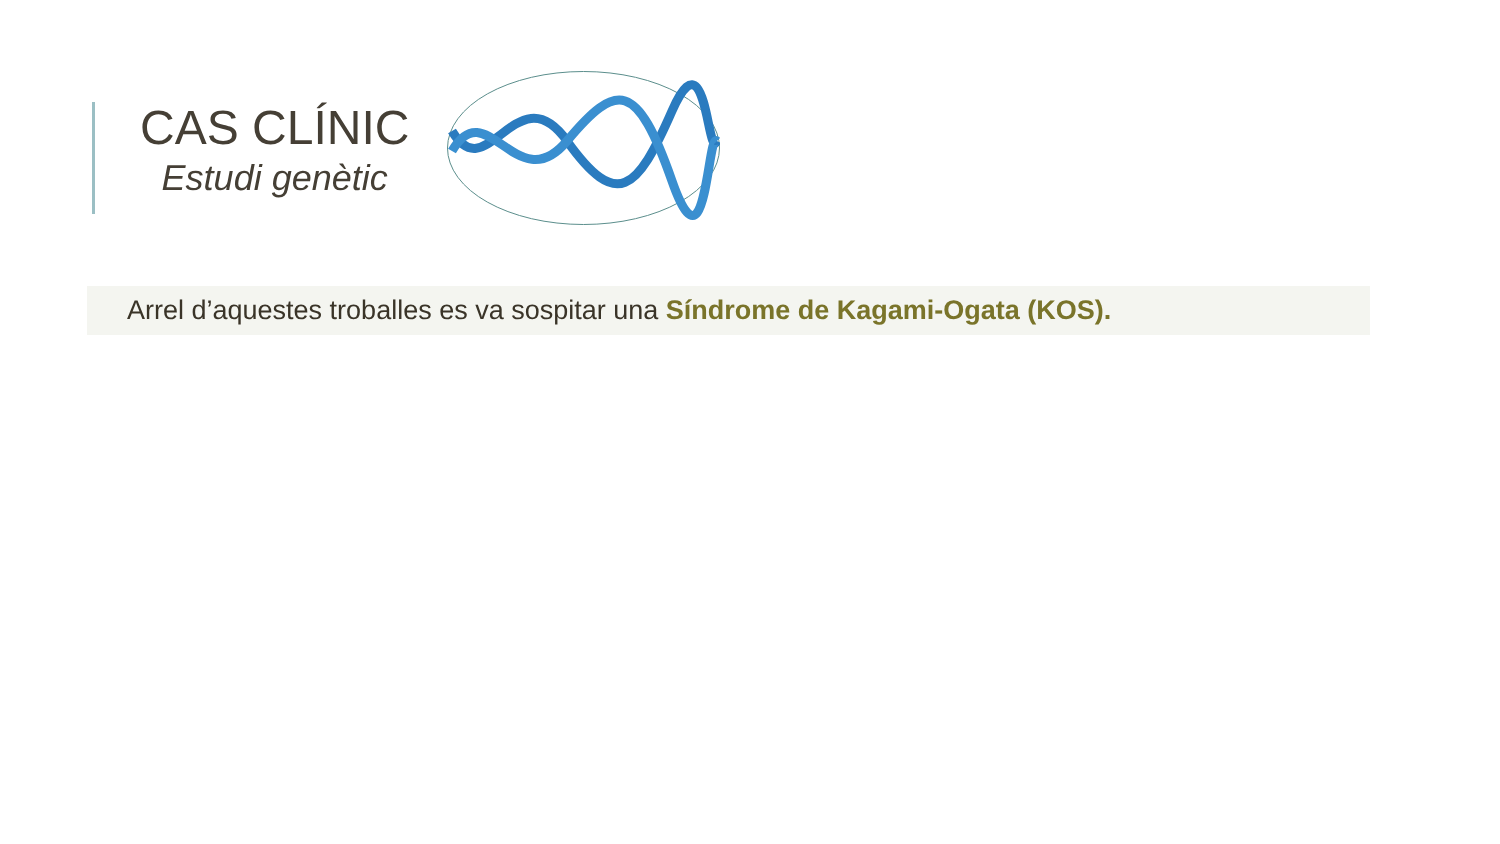CAS CLÍNIC
Estudi genètic
Arrel d’aquestes troballes es va sospitar una Síndrome de Kagami-Ogata (KOS).